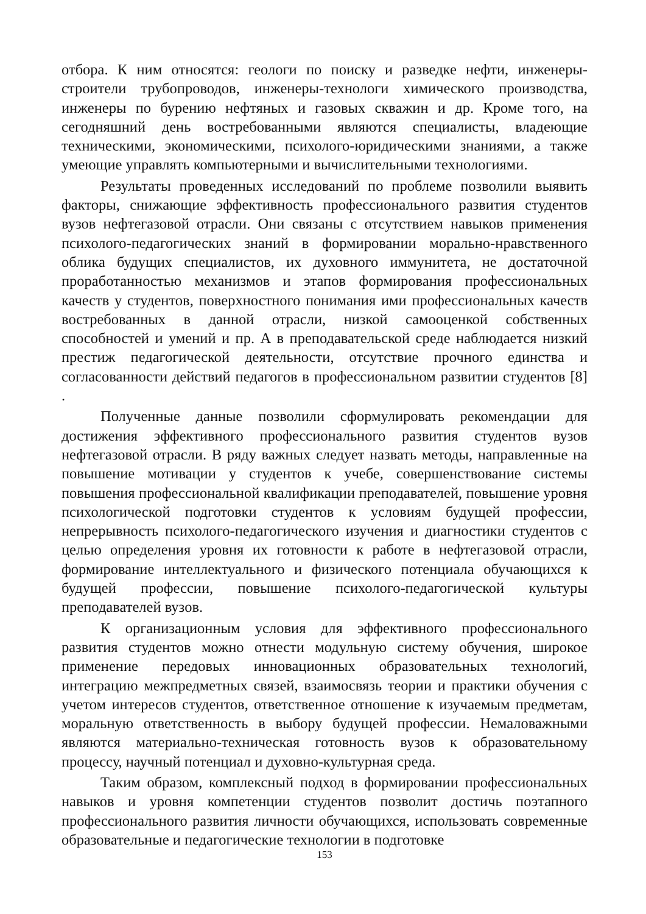отбора. К ним относятся: геологи по поиску и разведке нефти, инженеры-строители трубопроводов, инженеры-технологи химического производства, инженеры по бурению нефтяных и газовых скважин и др. Кроме того, на сегодняшний день востребованными являются специалисты, владеющие техническими, экономическими, психолого-юридическими знаниями, а также умеющие управлять компьютерными и вычислительными технологиями.
Результаты проведенных исследований по проблеме позволили выявить факторы, снижающие эффективность профессионального развития студентов вузов нефтегазовой отрасли. Они связаны с отсутствием навыков применения психолого-педагогических знаний в формировании морально-нравственного облика будущих специалистов, их духовного иммунитета, не достаточной проработанностью механизмов и этапов формирования профессиональных качеств у студентов, поверхностного понимания ими профессиональных качеств востребованных в данной отрасли, низкой самооценкой собственных способностей и умений и пр. А в преподавательской среде наблюдается низкий престиж педагогической деятельности, отсутствие прочного единства и согласованности действий педагогов в профессиональном развитии студентов [8] .
Полученные данные позволили сформулировать рекомендации для достижения эффективного профессионального развития студентов вузов нефтегазовой отрасли. В ряду важных следует назвать методы, направленные на повышение мотивации у студентов к учебе, совершенствование системы повышения профессиональной квалификации преподавателей, повышение уровня психологической подготовки студентов к условиям будущей профессии, непрерывность психолого-педагогического изучения и диагностики студентов с целью определения уровня их готовности к работе в нефтегазовой отрасли, формирование интеллектуального и физического потенциала обучающихся к будущей профессии, повышение психолого-педагогической культуры преподавателей вузов.
К организационным условия для эффективного профессионального развития студентов можно отнести модульную систему обучения, широкое применение передовых инновационных образовательных технологий, интеграцию межпредметных связей, взаимосвязь теории и практики обучения с учетом интересов студентов, ответственное отношение к изучаемым предметам, моральную ответственность в выбору будущей профессии. Немаловажными являются материально-техническая готовность вузов к образовательному процессу, научный потенциал и духовно-культурная среда.
Таким образом, комплексный подход в формировании профессиональных навыков и уровня компетенции студентов позволит достичь поэтапного профессионального развития личности обучающихся, использовать современные образовательные и педагогические технологии в подготовке
153